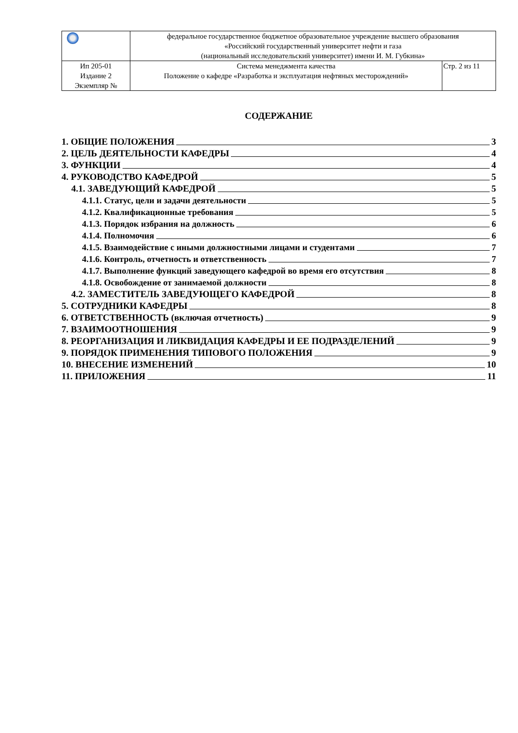| | федеральное государственное бюджетное образовательное учреждение высшего образования «Российский государственный университет нефти и газа (национальный исследовательский университет) имени И. М. Губкина» | |
| Ип 205-01 Издание 2 Экземпляр № | Система менеджмента качества Положение о кафедре «Разработка и эксплуатация нефтяных месторождений» | Стр. 2 из 11 |
СОДЕРЖАНИЕ
1. ОБЩИЕ ПОЛОЖЕНИЯ 3
2. ЦЕЛЬ ДЕЯТЕЛЬНОСТИ КАФЕДРЫ 4
3. ФУНКЦИИ 4
4. РУКОВОДСТВО КАФЕДРОЙ 5
4.1. ЗАВЕДУЮЩИЙ КАФЕДРОЙ 5
4.1.1. Статус, цели и задачи деятельности 5
4.1.2. Квалификационные требования 5
4.1.3. Порядок избрания на должность 6
4.1.4. Полномочия 6
4.1.5. Взаимодействие с иными должностными лицами и студентами 7
4.1.6. Контроль, отчетность и ответственность 7
4.1.7. Выполнение функций заведующего кафедрой во время его отсутствия 8
4.1.8. Освобождение от занимаемой должности 8
4.2. ЗАМЕСТИТЕЛЬ ЗАВЕДУЮЩЕГО КАФЕДРОЙ 8
5. СОТРУДНИКИ КАФЕДРЫ 8
6. ОТВЕТСТВЕННОСТЬ (включая отчетность) 9
7. ВЗАИМООТНОШЕНИЯ 9
8. РЕОРГАНИЗАЦИЯ И ЛИКВИДАЦИЯ КАФЕДРЫ И ЕЕ ПОДРАЗДЕЛЕНИЙ 9
9. ПОРЯДОК ПРИМЕНЕНИЯ ТИПОВОГО ПОЛОЖЕНИЯ 9
10. ВНЕСЕНИЕ ИЗМЕНЕНИЙ 10
11. ПРИЛОЖЕНИЯ 11